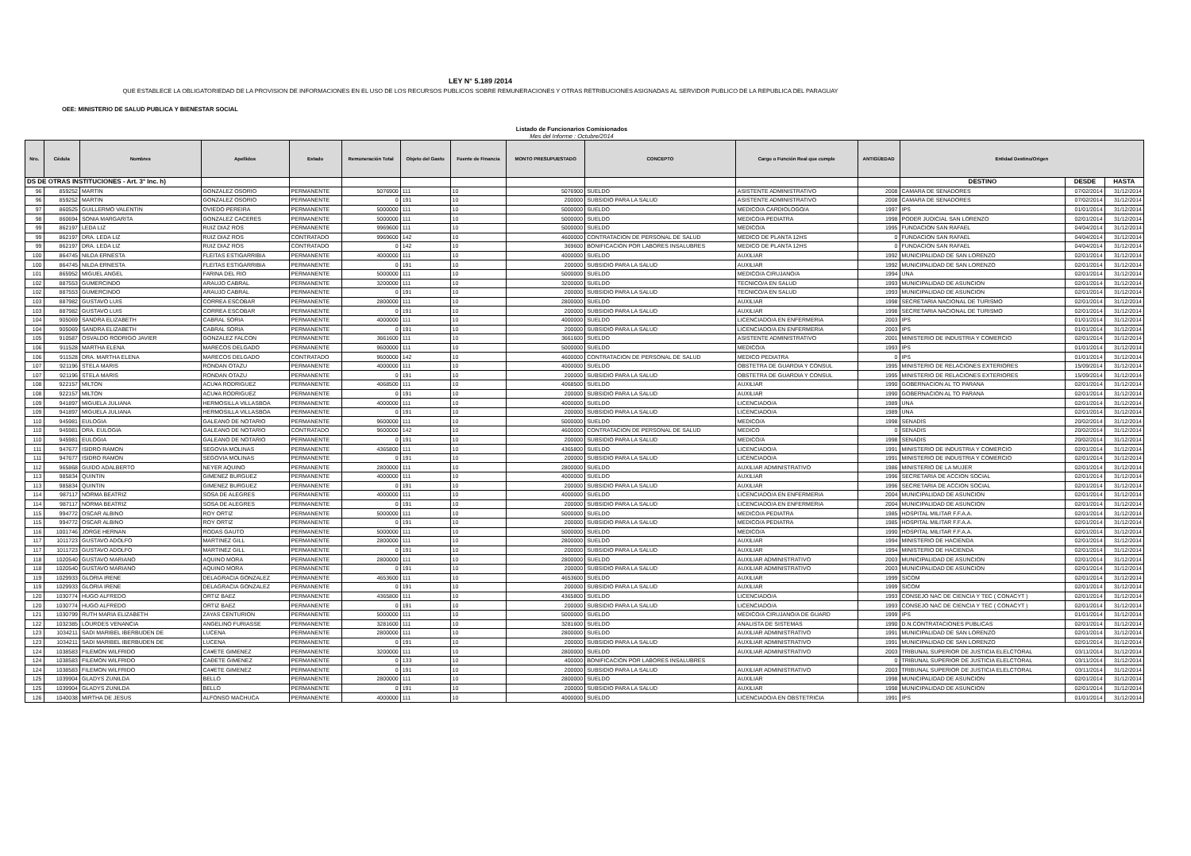LEY N° 5.189 /2014
QUE ESTABLECE LA OBLIGATORIEDAD DE LA PROVISION DE INFORMACIONES EN EL USO DE LOS RECURSOS PUBLICOS SOBRE REMUNERACIONES Y OTRAS RETRIBUCIONES ASIGNADAS AL SERVIDOR PUBLICO DE LA REPUBLICA DEL PARAGUAY
OEE: MINISTERIO DE SALUD PUBLICA Y BIENESTAR SOCIAL
Listado de Funcionarios Comisionados
Mes del Informe : Octubre/2014
| Nro. | Cédula | Nombres | Apellidos | Estado | Remuneración Total | Objeto del Gasto | Fuente de Financia | MONTO PRESUPUESTADO | CONCEPTO | Cargo o Función Real que cumple | ANTIGÜEDAD | Entidad Destino/Origen | | |
| --- | --- | --- | --- | --- | --- | --- | --- | --- | --- | --- | --- | --- | --- | --- |
| DS DE OTRAS INSTITUCIONES - Art. 3° Inc. h) | | | | | | | | | | | | DESTINO | DESDE | HASTA |
| 96 | 859252 | MARTIN | GONZALEZ OSORIO | PERMANENTE | 5076900 | 111 | 10 | 5076900 | SUELDO | ASISTENTE ADMINISTRATIVO | 2008 | CAMARA DE SENADORES | 07/02/2014 | 31/12/2014 |
| 96 | 859252 | MARTIN | GONZALEZ OSORIO | PERMANENTE | 0 | 191 | 10 | 200000 | SUBSIDIO PARA LA SALUD | ASISTENTE ADMINISTRATIVO | 2008 | CAMARA DE SENADORES | 07/02/2014 | 31/12/2014 |
| 97 | 860525 | GUILLERMO VALENTIN | OVIEDO PEREIRA | PERMANENTE | 5000000 | 111 | 10 | 5000000 | SUELDO | MEDICO/A CARDIOLOGO/A | 1997 | IPS | 01/01/2014 | 31/12/2014 |
| 98 | 860694 | SONIA MARGARITA | GONZALEZ CACERES | PERMANENTE | 5000000 | 111 | 10 | 5000000 | SUELDO | MEDICO/A PEDIATRA | 1998 | PODER JUDICIAL SAN LORENZO | 02/01/2014 | 31/12/2014 |
| 99 | 862197 | LEDA LIZ | RUIZ DIAZ ROS | PERMANENTE | 9969600 | 111 | 10 | 5000000 | SUELDO | MEDICO/A | 1995 | FUNDACION SAN RAFAEL | 04/04/2014 | 31/12/2014 |
| 99 | 862197 | DRA. LEDA LIZ | RUIZ DIAZ ROS | CONTRATADO | 9969600 | 142 | 10 | 4600000 | CONTRATACION DE PERSONAL DE SALUD | MEDICO DE PLANTA 12HS | 0 | FUNDACION SAN RAFAEL | 04/04/2014 | 31/12/2014 |
| 99 | 862197 | DRA. LEDA LIZ | RUIZ DIAZ ROS | CONTRATADO | 0 | 142 | 10 | 369600 | BONIFICACION POR LABORES INSALUBRES | MEDICO DE PLANTA 12HS | 0 | FUNDACION SAN RAFAEL | 04/04/2014 | 31/12/2014 |
| 100 | 864745 | NILDA ERNESTA | FLEITAS ESTIGARRIBIA | PERMANENTE | 4000000 | 111 | 10 | 4000000 | SUELDO | AUXILIAR | 1992 | MUNICIPALIDAD DE SAN LORENZO | 02/01/2014 | 31/12/2014 |
| 100 | 864745 | NILDA ERNESTA | FLEITAS ESTIGARRIBIA | PERMANENTE | 0 | 191 | 10 | 200000 | SUBSIDIO PARA LA SALUD | AUXILIAR | 1992 | MUNICIPALIDAD DE SAN LORENZO | 02/01/2014 | 31/12/2014 |
| 101 | 865952 | MIGUEL ANGEL | FARINA DEL RIO | PERMANENTE | 5000000 | 111 | 10 | 5000000 | SUELDO | MEDICO/A CIRUJANO/A | 1994 | UNA | 02/01/2014 | 31/12/2014 |
| 102 | 887553 | GUMERCINDO | ARAUJO CABRAL | PERMANENTE | 3200000 | 111 | 10 | 3200000 | SUELDO | TECNICO/A EN SALUD | 1993 | MUNICIPALIDAD DE ASUNCION | 02/01/2014 | 31/12/2014 |
| 102 | 887553 | GUMERCINDO | ARAUJO CABRAL | PERMANENTE | 0 | 191 | 10 | 200000 | SUBSIDIO PARA LA SALUD | TECNICO/A EN SALUD | 1993 | MUNICIPALIDAD DE ASUNCION | 02/01/2014 | 31/12/2014 |
| 103 | 887982 | GUSTAVO LUIS | CORREA ESCOBAR | PERMANENTE | 2800000 | 111 | 10 | 2800000 | SUELDO | AUXILIAR | 1998 | SECRETARIA NACIONAL DE TURISMO | 02/01/2014 | 31/12/2014 |
| 103 | 887982 | GUSTAVO LUIS | CORREA ESCOBAR | PERMANENTE | 0 | 191 | 10 | 200000 | SUBSIDIO PARA LA SALUD | AUXILIAR | 1998 | SECRETARIA NACIONAL DE TURISMO | 02/01/2014 | 31/12/2014 |
| 104 | 905069 | SANDRA ELIZABETH | CABRAL SORIA | PERMANENTE | 4000000 | 111 | 10 | 4000000 | SUELDO | LICENCIADO/A EN ENFERMERIA | 2003 | IPS | 01/01/2014 | 31/12/2014 |
| 104 | 905069 | SANDRA ELIZABETH | CABRAL SORIA | PERMANENTE | 0 | 191 | 10 | 200000 | SUBSIDIO PARA LA SALUD | LICENCIADO/A EN ENFERMERIA | 2003 | IPS | 01/01/2014 | 31/12/2014 |
| 105 | 910587 | OSVALDO RODRIGO JAVIER | GONZALEZ FALCON | PERMANENTE | 3661600 | 111 | 10 | 3661600 | SUELDO | ASISTENTE ADMINISTRATIVO | 2001 | MINISTERIO DE INDUSTRIA Y COMERCIO | 02/01/2014 | 31/12/2014 |
| 106 | 911528 | MARTHA ELENA | MARECOS DELGADO | PERMANENTE | 9600000 | 111 | 10 | 5000000 | SUELDO | MEDICO/A | 1993 | IPS | 01/01/2014 | 31/12/2014 |
| 106 | 911528 | DRA. MARTHA ELENA | MARECOS DELGADO | CONTRATADO | 9600000 | 142 | 10 | 4600000 | CONTRATACION DE PERSONAL DE SALUD | MEDICO PEDIATRA | 0 | IPS | 01/01/2014 | 31/12/2014 |
| 107 | 921196 | STELA MARIS | RONDAN OTAZU | PERMANENTE | 4000000 | 111 | 10 | 4000000 | SUELDO | OBSTETRA DE GUARDIA Y CONSUL | 1995 | MINISTERIO DE RELACIONES EXTERIORES | 15/09/2014 | 31/12/2014 |
| 107 | 921196 | STELA MARIS | RONDAN OTAZU | PERMANENTE | 0 | 191 | 10 | 200000 | SUBSIDIO PARA LA SALUD | OBSTETRA DE GUARDIA Y CONSUL | 1995 | MINISTERIO DE RELACIONES EXTERIORES | 15/09/2014 | 31/12/2014 |
| 108 | 922157 | MILTON | ACU¥A RODRIGUEZ | PERMANENTE | 4068500 | 111 | 10 | 4068500 | SUELDO | AUXILIAR | 1990 | GOBERNACION AL TO PARANA | 02/01/2014 | 31/12/2014 |
| 108 | 922157 | MILTON | ACU¥A RODRIGUEZ | PERMANENTE | 0 | 191 | 10 | 200000 | SUBSIDIO PARA LA SALUD | AUXILIAR | 1990 | GOBERNACION AL TO PARANA | 02/01/2014 | 31/12/2014 |
| 109 | 941897 | MIGUELA JULIANA | HERMOSILLA VILLASBOA | PERMANENTE | 4000000 | 111 | 10 | 4000000 | SUELDO | LICENCIADO/A | 1989 | UNA | 02/01/2014 | 31/12/2014 |
| 109 | 941897 | MIGUELA JULIANA | HERMOSILLA VILLASBOA | PERMANENTE | 0 | 191 | 10 | 200000 | SUBSIDIO PARA LA SALUD | LICENCIADO/A | 1989 | UNA | 02/01/2014 | 31/12/2014 |
| 110 | 945981 | EULOGIA | GALEANO DE NOTARIO | PERMANENTE | 9600000 | 111 | 10 | 5000000 | SUELDO | MEDICO/A | 1998 | SENADIS | 20/02/2014 | 31/12/2014 |
| 110 | 945981 | DRA. EULOGIA | GALEANO DE NOTARIO | CONTRATADO | 9600000 | 142 | 10 | 4600000 | CONTRATACION DE PERSONAL DE SALUD | MEDICO | 0 | SENADIS | 20/02/2014 | 31/12/2014 |
| 110 | 945981 | EULOGIA | GALEANO DE NOTARIO | PERMANENTE | 0 | 191 | 10 | 200000 | SUBSIDIO PARA LA SALUD | MEDICO/A | 1998 | SENADIS | 20/02/2014 | 31/12/2014 |
| 111 | 947677 | ISIDRO RAMON | SEGOVIA MOLINAS | PERMANENTE | 4365800 | 111 | 10 | 4365800 | SUELDO | LICENCIADO/A | 1991 | MINISTERIO DE INDUSTRIA Y COMERCIO | 02/01/2014 | 31/12/2014 |
| 111 | 947677 | ISIDRO RAMON | SEGOVIA MOLINAS | PERMANENTE | 0 | 191 | 10 | 200000 | SUBSIDIO PARA LA SALUD | LICENCIADO/A | 1991 | MINISTERIO DE INDUSTRIA Y COMERCIO | 02/01/2014 | 31/12/2014 |
| 112 | 965868 | GUIDO ADALBERTO | NEYER AQUINO | PERMANENTE | 2800000 | 111 | 10 | 2800000 | SUELDO | AUXILIAR ADMINISTRATIVO | 1986 | MINISTERIO DE LA MUJER | 02/01/2014 | 31/12/2014 |
| 113 | 985834 | QUINTIN | GIMENEZ BURGUEZ | PERMANENTE | 4000000 | 111 | 10 | 4000000 | SUELDO | AUXILIAR | 1996 | SECRETARIA DE ACCION SOCIAL | 02/01/2014 | 31/12/2014 |
| 113 | 985834 | QUINTIN | GIMENEZ BURGUEZ | PERMANENTE | 0 | 191 | 10 | 200000 | SUBSIDIO PARA LA SALUD | AUXILIAR | 1996 | SECRETARIA DE ACCION SOCIAL | 02/01/2014 | 31/12/2014 |
| 114 | 987117 | NORMA BEATRIZ | SOSA DE ALEGRES | PERMANENTE | 4000000 | 111 | 10 | 4000000 | SUELDO | LICENCIADO/A EN ENFERMERIA | 2004 | MUNICIPALIDAD DE ASUNCION | 02/01/2014 | 31/12/2014 |
| 114 | 987117 | NORMA BEATRIZ | SOSA DE ALEGRES | PERMANENTE | 0 | 191 | 10 | 200000 | SUBSIDIO PARA LA SALUD | LICENCIADO/A EN ENFERMERIA | 2004 | MUNICIPALIDAD DE ASUNCION | 02/01/2014 | 31/12/2014 |
| 115 | 994772 | OSCAR ALBINO | ROY ORTIZ | PERMANENTE | 5000000 | 111 | 10 | 5000000 | SUELDO | MEDICO/A PEDIATRA | 1985 | HOSPITAL MILITAR F.F.A.A. | 02/01/2014 | 31/12/2014 |
| 115 | 994772 | OSCAR ALBINO | ROY ORTIZ | PERMANENTE | 0 | 191 | 10 | 200000 | SUBSIDIO PARA LA SALUD | MEDICO/A PEDIATRA | 1985 | HOSPITAL MILITAR F.F.A.A. | 02/01/2014 | 31/12/2014 |
| 116 | 1001746 | JORGE HERNAN | RODAS GAUTO | PERMANENTE | 5000000 | 111 | 10 | 5000000 | SUELDO | MEDICO/A | 1990 | HOSPITAL MILITAR F.F.A.A. | 02/01/2014 | 31/12/2014 |
| 117 | 1011723 | GUSTAVO ADOLFO | MARTINEZ GILL | PERMANENTE | 2800000 | 111 | 10 | 2800000 | SUELDO | AUXILIAR | 1994 | MINISTERIO DE HACIENDA | 02/01/2014 | 31/12/2014 |
| 117 | 1011723 | GUSTAVO ADOLFO | MARTINEZ GILL | PERMANENTE | 0 | 191 | 10 | 200000 | SUBSIDIO PARA LA SALUD | AUXILIAR | 1994 | MINISTERIO DE HACIENDA | 02/01/2014 | 31/12/2014 |
| 118 | 1020540 | GUSTAVO MARIANO | AQUINO MORA | PERMANENTE | 2800000 | 111 | 10 | 2800000 | SUELDO | AUXILIAR ADMINISTRATIVO | 2003 | MUNICIPALIDAD DE ASUNCION | 02/01/2014 | 31/12/2014 |
| 118 | 1020540 | GUSTAVO MARIANO | AQUINO MORA | PERMANENTE | 0 | 191 | 10 | 200000 | SUBSIDIO PARA LA SALUD | AUXILIAR ADMINISTRATIVO | 2003 | MUNICIPALIDAD DE ASUNCION | 02/01/2014 | 31/12/2014 |
| 119 | 1029933 | GLORIA IRENE | DELAGRACIA GONZALEZ | PERMANENTE | 4653600 | 111 | 10 | 4653600 | SUELDO | AUXILIAR | 1999 | SICOM | 02/01/2014 | 31/12/2014 |
| 119 | 1029933 | GLORIA IRENE | DELAGRACIA GONZALEZ | PERMANENTE | 0 | 191 | 10 | 200000 | SUBSIDIO PARA LA SALUD | AUXILIAR | 1999 | SICOM | 02/01/2014 | 31/12/2014 |
| 120 | 1030774 | HUGO ALFREDO | ORTIZ BAEZ | PERMANENTE | 4365800 | 111 | 10 | 4365800 | SUELDO | LICENCIADO/A | 1993 | CONSEJO NAC DE CIENCIA Y TEC ( CONACYT ) | 02/01/2014 | 31/12/2014 |
| 120 | 1030774 | HUGO ALFREDO | ORTIZ BAEZ | PERMANENTE | 0 | 191 | 10 | 200000 | SUBSIDIO PARA LA SALUD | LICENCIADO/A | 1993 | CONSEJO NAC DE CIENCIA Y TEC ( CONACYT ) | 02/01/2014 | 31/12/2014 |
| 121 | 1030799 | RUTH MARIA ELIZABETH | ZAYAS CENTURION | PERMANENTE | 5000000 | 111 | 10 | 5000000 | SUELDO | MEDICO/A CIRUJANO/A DE GUARD | 1999 | IPS | 01/01/2014 | 31/12/2014 |
| 122 | 1032385 | LOURDES VENANCIA | ANGELINO FURIASSE | PERMANENTE | 3281600 | 111 | 10 | 3281600 | SUELDO | ANALISTA DE SISTEMAS | 1990 | D.N.CONTRATACIONES PUBLICAS | 02/01/2014 | 31/12/2014 |
| 123 | 1034211 | SADI MARIBEL IBERBUDEN DE | LUCENA | PERMANENTE | 2800000 | 111 | 10 | 2800000 | SUELDO | AUXILIAR ADMINISTRATIVO | 1991 | MUNICIPALIDAD DE SAN LORENZO | 02/01/2014 | 31/12/2014 |
| 123 | 1034211 | SADI MARIBEL IBERBUDEN DE | LUCENA | PERMANENTE | 0 | 191 | 10 | 200000 | SUBSIDIO PARA LA SALUD | AUXILIAR ADMINISTRATIVO | 1991 | MUNICIPALIDAD DE SAN LORENZO | 02/01/2014 | 31/12/2014 |
| 124 | 1038583 | FILEMON WILFRIDO | CA¥ETE GIMENEZ | PERMANENTE | 3200000 | 111 | 10 | 2800000 | SUELDO | AUXILIAR ADMINISTRATIVO | 2003 | TRIBUNAL SUPERIOR DE JUSTICIA ELELCTORAL | 03/11/2014 | 31/12/2014 |
| 124 | 1038583 | FILEMON WILFRIDO | CAÐETE GIMENEZ | PERMANENTE | 0 | 133 | 10 | 400000 | BONIFICACION POR LABORES INSALUBRES | | 0 | TRIBUNAL SUPERIOR DE JUSTICIA ELELCTORAL | 03/11/2014 | 31/12/2014 |
| 124 | 1038583 | FILEMON WILFRIDO | CA¥ETE GIMENEZ | PERMANENTE | 0 | 191 | 10 | 200000 | SUBSIDIO PARA LA SALUD | AUXILIAR ADMINISTRATIVO | 2003 | TRIBUNAL SUPERIOR DE JUSTICIA ELELCTORAL | 03/11/2014 | 31/12/2014 |
| 125 | 1039904 | GLADYS ZUNILDA | BELLO | PERMANENTE | 2800000 | 111 | 10 | 2800000 | SUELDO | AUXILIAR | 1998 | MUNICIPALIDAD DE ASUNCION | 02/01/2014 | 31/12/2014 |
| 125 | 1039904 | GLADYS ZUNILDA | BELLO | PERMANENTE | 0 | 191 | 10 | 200000 | SUBSIDIO PARA LA SALUD | AUXILIAR | 1998 | MUNICIPALIDAD DE ASUNCION | 02/01/2014 | 31/12/2014 |
| 126 | 1040038 | MIRTHA DE JESUS | ALFONSO MACHUCA | PERMANENTE | 4000000 | 111 | 10 | 4000000 | SUELDO | LICENCIADO/A EN OBSTETRICIA | 1991 | IPS | 01/01/2014 | 31/12/2014 |